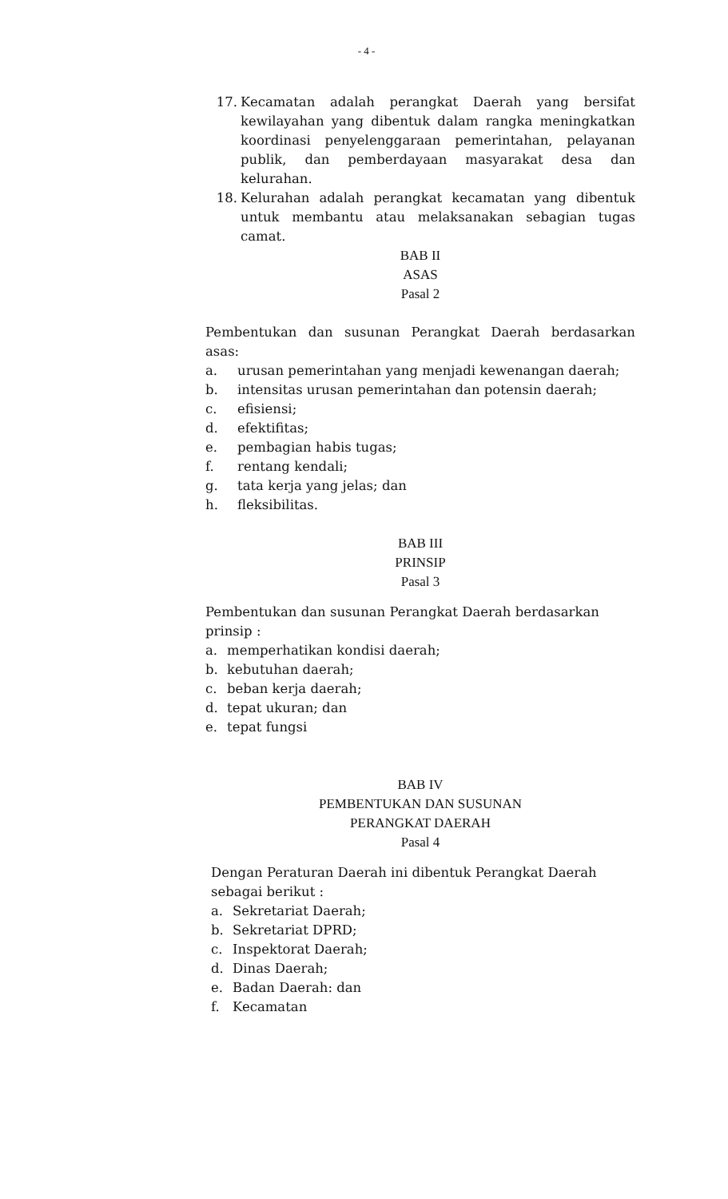- 4 -
17. Kecamatan adalah perangkat Daerah yang bersifat kewilayahan yang dibentuk dalam rangka meningkatkan koordinasi penyelenggaraan pemerintahan, pelayanan publik, dan pemberdayaan masyarakat desa dan kelurahan.
18. Kelurahan adalah perangkat kecamatan yang dibentuk untuk membantu atau melaksanakan sebagian tugas camat.
BAB II
ASAS
Pasal 2
Pembentukan dan susunan Perangkat Daerah berdasarkan asas:
a. urusan pemerintahan yang menjadi kewenangan daerah;
b. intensitas urusan pemerintahan dan potensin daerah;
c. efisiensi;
d. efektifitas;
e. pembagian habis tugas;
f. rentang kendali;
g. tata kerja yang jelas; dan
h. fleksibilitas.
BAB III
PRINSIP
Pasal 3
Pembentukan dan susunan Perangkat Daerah berdasarkan prinsip :
a. memperhatikan kondisi daerah;
b. kebutuhan daerah;
c. beban kerja daerah;
d. tepat ukuran; dan
e. tepat fungsi
BAB IV
PEMBENTUKAN DAN SUSUNAN
PERANGKAT DAERAH
Pasal 4
Dengan Peraturan Daerah ini dibentuk Perangkat Daerah sebagai berikut :
a. Sekretariat Daerah;
b. Sekretariat DPRD;
c. Inspektorat Daerah;
d. Dinas Daerah;
e. Badan Daerah: dan
f. Kecamatan